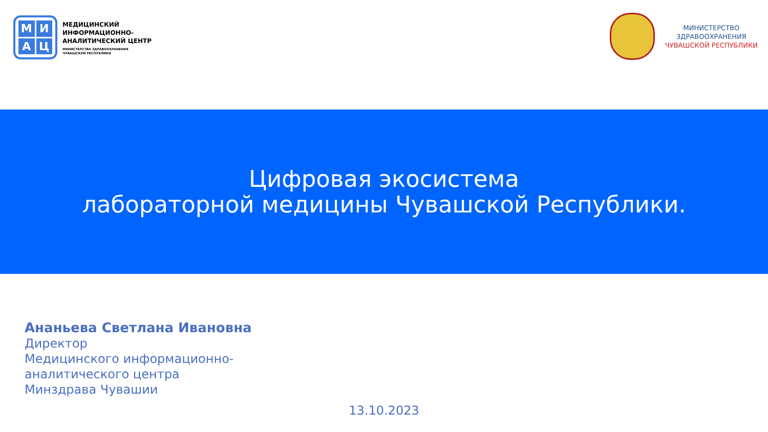МИАЦ
МЕДИЦИНСКИЙ
ИНФОРМАЦИОННО-
АНАЛИТИЧЕСКИЙ ЦЕНТР
МИНИСТЕРСТВА ЗДРАВООХРАНЕНИЯ
ЧУВАШСКОЙ РЕСПУБЛИКИ
МИНИСТЕРСТВО
ЗДРАВООХРАНЕНИЯ
ЧУВАШСКОЙ РЕСПУБЛИКИ
Цифровая экосистема
лабораторной медицины Чувашской Республики.
Ананьева Светлана Ивановна
Директор
Медицинского информационно-
аналитического центра
Минздрава Чувашии
13.10.2023